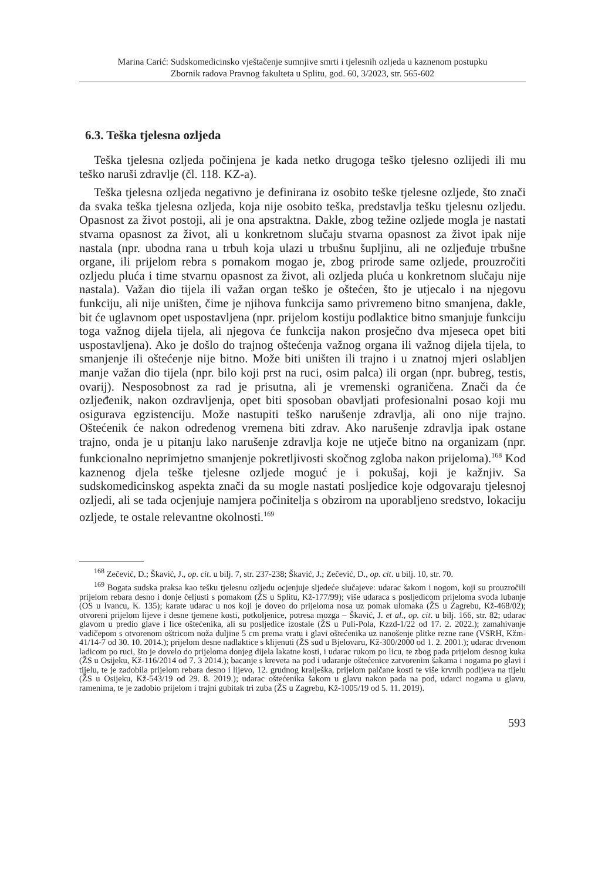Marina Carić: Sudskomedicinsko vještačenje sumnjive smrti i tjelesnih ozljeda u kaznenom postupku
Zbornik radova Pravnog fakulteta u Splitu, god. 60, 3/2023, str. 565-602
6.3. Teška tjelesna ozljeda
Teška tjelesna ozljeda počinjena je kada netko drugoga teško tjelesno ozlijedi ili mu teško naruši zdravlje (čl. 118. KZ-a).
Teška tjelesna ozljeda negativno je definirana iz osobito teške tjelesne ozljede, što znači da svaka teška tjelesna ozljeda, koja nije osobito teška, predstavlja tešku tjelesnu ozljedu. Opasnost za život postoji, ali je ona apstraktna. Dakle, zbog težine ozljede mogla je nastati stvarna opasnost za život, ali u konkretnom slučaju stvarna opasnost za život ipak nije nastala (npr. ubodna rana u trbuh koja ulazi u trbušnu šupljinu, ali ne ozljeđuje trbušne organe, ili prijelom rebra s pomakom mogao je, zbog prirode same ozljede, prouzročiti ozljedu pluća i time stvarnu opasnost za život, ali ozljeda pluća u konkretnom slučaju nije nastala). Važan dio tijela ili važan organ teško je oštećen, što je utjecalo i na njegovu funkciju, ali nije uništen, čime je njihova funkcija samo privremeno bitno smanjena, dakle, bit će uglavnom opet uspostavljena (npr. prijelom kostiju podlaktice bitno smanjuje funkciju toga važnog dijela tijela, ali njegova će funkcija nakon prosječno dva mjeseca opet biti uspostavljena). Ako je došlo do trajnog oštećenja važnog organa ili važnog dijela tijela, to smanjenje ili oštećenje nije bitno. Može biti uništen ili trajno i u znatnoj mjeri oslabljen manje važan dio tijela (npr. bilo koji prst na ruci, osim palca) ili organ (npr. bubreg, testis, ovarij). Nesposobnost za rad je prisutna, ali je vremenski ograničena. Znači da će ozljeđenik, nakon ozdravljenja, opet biti sposoban obavljati profesionalni posao koji mu osigurava egzistenciju. Može nastupiti teško narušenje zdravlja, ali ono nije trajno. Oštećenik će nakon određenog vremena biti zdrav. Ako narušenje zdravlja ipak ostane trajno, onda je u pitanju lako narušenje zdravlja koje ne utječe bitno na organizam (npr. funkcionalno neprimjetno smanjenje pokretljivosti skočnog zgloba nakon prijeloma).<sup>168</sup> Kod kaznenog djela teške tjelesne ozljede moguć je i pokušaj, koji je kažnjiv. Sa sudskomedicinskog aspekta znači da su mogle nastati posljedice koje odgovaraju tjelesnoj ozljedi, ali se tada ocjenjuje namjera počinitelja s obzirom na uporabljeno sredstvo, lokaciju ozljede, te ostale relevantne okolnosti.<sup>169</sup>
<sup>168</sup> Zečević, D.; Škavić, J., op. cit. u bilj. 7, str. 237-238; Škavić, J.; Zečević, D., op. cit. u bilj. 10, str. 70.
<sup>169</sup> Bogata sudska praksa kao tešku tjelesnu ozljedu ocjenjuje sljedeće slučajeve: udarac šakom i nogom, koji su prouzročili prijelom rebara desno i donje čeljusti s pomakom (ŽS u Splitu, Kž-177/99); više udaraca s posljedicom prijeloma svoda lubanje (OS u Ivancu, K. 135); karate udarac u nos koji je doveo do prijeloma nosa uz pomak ulomaka (ŽS u Zagrebu, Kž-468/02); otvoreni prijelom lijeve i desne tjemene kosti, potkoljenice, potresa mozga – Škavić, J. et al., op. cit. u bilj. 166, str. 82; udarac glavom u predio glave i lice oštećenika, ali su posljedice izostale (ŽS u Puli-Pola, Kzzd-1/22 od 17. 2. 2022.); zamahivanje vadičepom s otvorenom oštricom noža duljine 5 cm prema vratu i glavi oštećenika uz nanošenje plitke rezne rane (VSRH, Kžm-41/14-7 od 30. 10. 2014.); prijelom desne nadlaktice s klijenuti (ŽS sud u Bjelovaru, Kž-300/2000 od 1. 2. 2001.); udarac drvenom ladicom po ruci, što je dovelo do prijeloma donjeg dijela lakatne kosti, i udarac rukom po licu, te zbog pada prijelom desnog kuka (ŽS u Osijeku, Kž-116/2014 od 7. 3 2014.); bacanje s kreveta na pod i udaranje oštećenice zatvorenim šakama i nogama po glavi i tijelu, te je zadobila prijelom rebara desno i lijevo, 12. grudnog kralješka, prijelom palčane kosti te više krvnih podljeva na tijelu (ŽS u Osijeku, Kž-543/19 od 29. 8. 2019.); udarac oštećenika šakom u glavu nakon pada na pod, udarci nogama u glavu, ramenima, te je zadobio prijelom i trajni gubitak tri zuba (ŽS u Zagrebu, Kž-1005/19 od 5. 11. 2019).
593